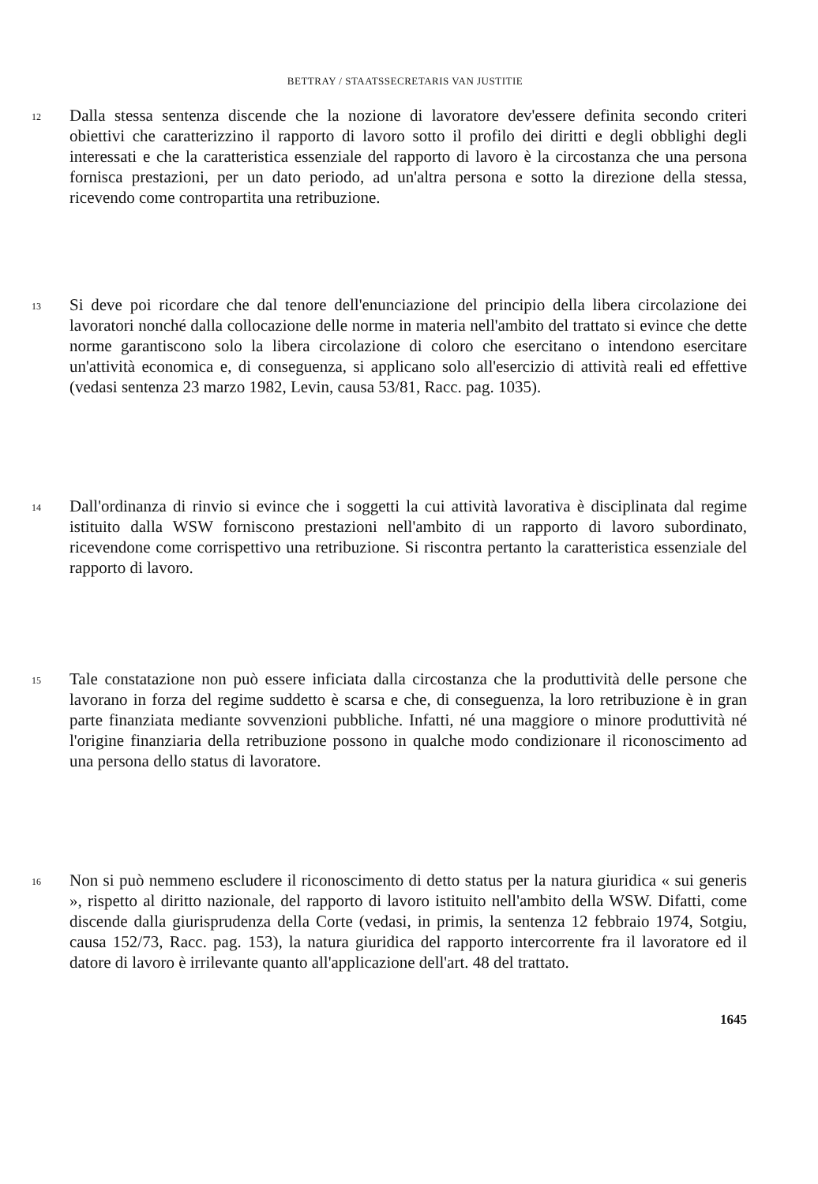BETTRAY / STAATSSECRETARIS VAN JUSTITIE
12
Dalla stessa sentenza discende che la nozione di lavoratore dev'essere definita secondo criteri obiettivi che caratterizzino il rapporto di lavoro sotto il profilo dei diritti e degli obblighi degli interessati e che la caratteristica essenziale del rapporto di lavoro è la circostanza che una persona fornisca prestazioni, per un dato periodo, ad un'altra persona e sotto la direzione della stessa, ricevendo come contropartita una retribuzione.
13
Si deve poi ricordare che dal tenore dell'enunciazione del principio della libera circolazione dei lavoratori nonché dalla collocazione delle norme in materia nell'ambito del trattato si evince che dette norme garantiscono solo la libera circolazione di coloro che esercitano o intendono esercitare un'attività economica e, di conseguenza, si applicano solo all'esercizio di attività reali ed effettive (vedasi sentenza 23 marzo 1982, Levin, causa 53/81, Racc. pag. 1035).
14
Dall'ordinanza di rinvio si evince che i soggetti la cui attività lavorativa è disciplinata dal regime istituito dalla WSW forniscono prestazioni nell'ambito di un rapporto di lavoro subordinato, ricevendone come corrispettivo una retribuzione. Si riscontra pertanto la caratteristica essenziale del rapporto di lavoro.
15
Tale constatazione non può essere inficiata dalla circostanza che la produttività delle persone che lavorano in forza del regime suddetto è scarsa e che, di conseguenza, la loro retribuzione è in gran parte finanziata mediante sovvenzioni pubbliche. Infatti, né una maggiore o minore produttività né l'origine finanziaria della retribuzione possono in qualche modo condizionare il riconoscimento ad una persona dello status di lavoratore.
16
Non si può nemmeno escludere il riconoscimento di detto status per la natura giuridica « sui generis », rispetto al diritto nazionale, del rapporto di lavoro istituito nell'ambito della WSW. Difatti, come discende dalla giurisprudenza della Corte (vedasi, in primis, la sentenza 12 febbraio 1974, Sotgiu, causa 152/73, Racc. pag. 153), la natura giuridica del rapporto intercorrente fra il lavoratore ed il datore di lavoro è irrilevante quanto all'applicazione dell'art. 48 del trattato.
1645